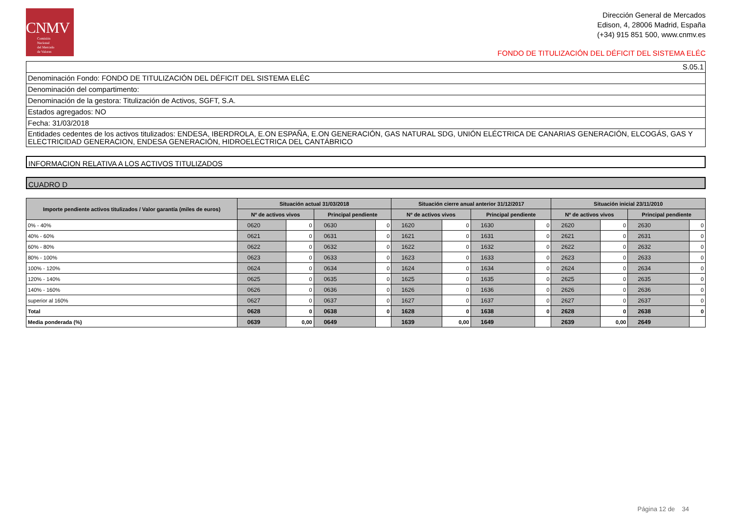CNMV
Comisión
Nacional
del Mercado
de Valores
Dirección General de Mercados
Edison, 4, 28006 Madrid, España
(+34) 915 851 500, www.cnmv.es
FONDO DE TITULIZACIÓN DEL DÉFICIT DEL SISTEMA ELÉC
S.05.1
Denominación Fondo: FONDO DE TITULIZACIÓN DEL DÉFICIT DEL SISTEMA ELÉC
Denominación del compartimento:
Denominación de la gestora: Titulización de Activos, SGFT, S.A.
Estados agregados: NO
Fecha: 31/03/2018
Entidades cedentes de los activos titulizados: ENDESA, IBERDROLA, E.ON ESPAÑA, E.ON GENERACIÓN, GAS NATURAL SDG, UNIÓN ELÉCTRICA DE CANARIAS GENERACIÓN, ELCOGÁS, GAS Y ELECTRICIDAD GENERACION, ENDESA GENERACIÓN, HIDROELÉCTRICA DEL CANTÁBRICO
INFORMACION RELATIVA A LOS ACTIVOS TITULIZADOS
CUADRO D
| Importe pendiente activos titulizados / Valor garantía (miles de euros) | Situación actual 31/03/2018 | | | | Situación cierre anual anterior 31/12/2017 | | | | Situación inicial 23/11/2010 | | | |
| --- | --- | --- | --- | --- | --- | --- | --- | --- | --- | --- | --- | --- |
| | Nº de activos vivos | | Principal pendiente | | Nº de activos vivos | | Principal pendiente | | Nº de activos vivos | | Principal pendiente | |
| 0% - 40% | 0620 | 0 | 0630 | 0 | 1620 | 0 | 1630 | 0 | 2620 | 0 | 2630 | 0 |
| 40% - 60% | 0621 | 0 | 0631 | 0 | 1621 | 0 | 1631 | 0 | 2621 | 0 | 2631 | 0 |
| 60% - 80% | 0622 | 0 | 0632 | 0 | 1622 | 0 | 1632 | 0 | 2622 | 0 | 2632 | 0 |
| 80% - 100% | 0623 | 0 | 0633 | 0 | 1623 | 0 | 1633 | 0 | 2623 | 0 | 2633 | 0 |
| 100% - 120% | 0624 | 0 | 0634 | 0 | 1624 | 0 | 1634 | 0 | 2624 | 0 | 2634 | 0 |
| 120% - 140% | 0625 | 0 | 0635 | 0 | 1625 | 0 | 1635 | 0 | 2625 | 0 | 2635 | 0 |
| 140% - 160% | 0626 | 0 | 0636 | 0 | 1626 | 0 | 1636 | 0 | 2626 | 0 | 2636 | 0 |
| superior al 160% | 0627 | 0 | 0637 | 0 | 1627 | 0 | 1637 | 0 | 2627 | 0 | 2637 | 0 |
| Total | 0628 | 0 | 0638 | 0 | 1628 | 0 | 1638 | 0 | 2628 | 0 | 2638 | 0 |
| Media ponderada (%) | 0639 | 0,00 | 0649 | | 1639 | 0,00 | 1649 | | 2639 | 0,00 | 2649 | |
Página 12 de 34